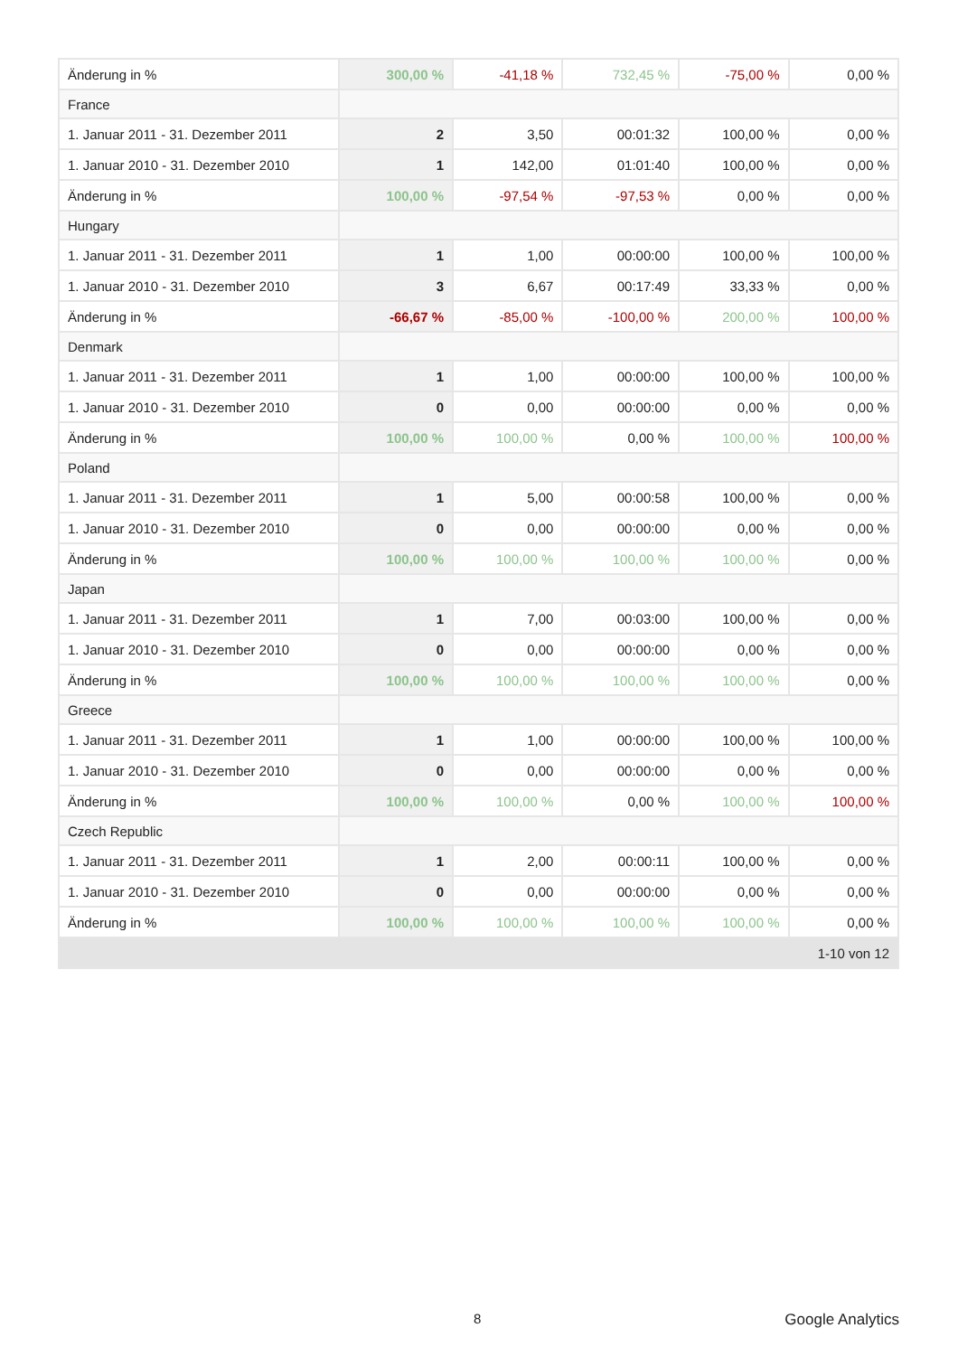| Änderung in % | 300,00 % | -41,18 % | 732,45 % | -75,00 % | 0,00 % |
| France | | | | | |
| 1. Januar 2011 - 31. Dezember 2011 | 2 | 3,50 | 00:01:32 | 100,00 % | 0,00 % |
| 1. Januar 2010 - 31. Dezember 2010 | 1 | 142,00 | 01:01:40 | 100,00 % | 0,00 % |
| Änderung in % | 100,00 % | -97,54 % | -97,53 % | 0,00 % | 0,00 % |
| Hungary | | | | | |
| 1. Januar 2011 - 31. Dezember 2011 | 1 | 1,00 | 00:00:00 | 100,00 % | 100,00 % |
| 1. Januar 2010 - 31. Dezember 2010 | 3 | 6,67 | 00:17:49 | 33,33 % | 0,00 % |
| Änderung in % | -66,67 % | -85,00 % | -100,00 % | 200,00 % | 100,00 % |
| Denmark | | | | | |
| 1. Januar 2011 - 31. Dezember 2011 | 1 | 1,00 | 00:00:00 | 100,00 % | 100,00 % |
| 1. Januar 2010 - 31. Dezember 2010 | 0 | 0,00 | 00:00:00 | 0,00 % | 0,00 % |
| Änderung in % | 100,00 % | 100,00 % | 0,00 % | 100,00 % | 100,00 % |
| Poland | | | | | |
| 1. Januar 2011 - 31. Dezember 2011 | 1 | 5,00 | 00:00:58 | 100,00 % | 0,00 % |
| 1. Januar 2010 - 31. Dezember 2010 | 0 | 0,00 | 00:00:00 | 0,00 % | 0,00 % |
| Änderung in % | 100,00 % | 100,00 % | 100,00 % | 100,00 % | 0,00 % |
| Japan | | | | | |
| 1. Januar 2011 - 31. Dezember 2011 | 1 | 7,00 | 00:03:00 | 100,00 % | 0,00 % |
| 1. Januar 2010 - 31. Dezember 2010 | 0 | 0,00 | 00:00:00 | 0,00 % | 0,00 % |
| Änderung in % | 100,00 % | 100,00 % | 100,00 % | 100,00 % | 0,00 % |
| Greece | | | | | |
| 1. Januar 2011 - 31. Dezember 2011 | 1 | 1,00 | 00:00:00 | 100,00 % | 100,00 % |
| 1. Januar 2010 - 31. Dezember 2010 | 0 | 0,00 | 00:00:00 | 0,00 % | 0,00 % |
| Änderung in % | 100,00 % | 100,00 % | 0,00 % | 100,00 % | 100,00 % |
| Czech Republic | | | | | |
| 1. Januar 2011 - 31. Dezember 2011 | 1 | 2,00 | 00:00:11 | 100,00 % | 0,00 % |
| 1. Januar 2010 - 31. Dezember 2010 | 0 | 0,00 | 00:00:00 | 0,00 % | 0,00 % |
| Änderung in % | 100,00 % | 100,00 % | 100,00 % | 100,00 % | 0,00 % |
| 1-10 von 12 | | | | | |
8 Google Analytics